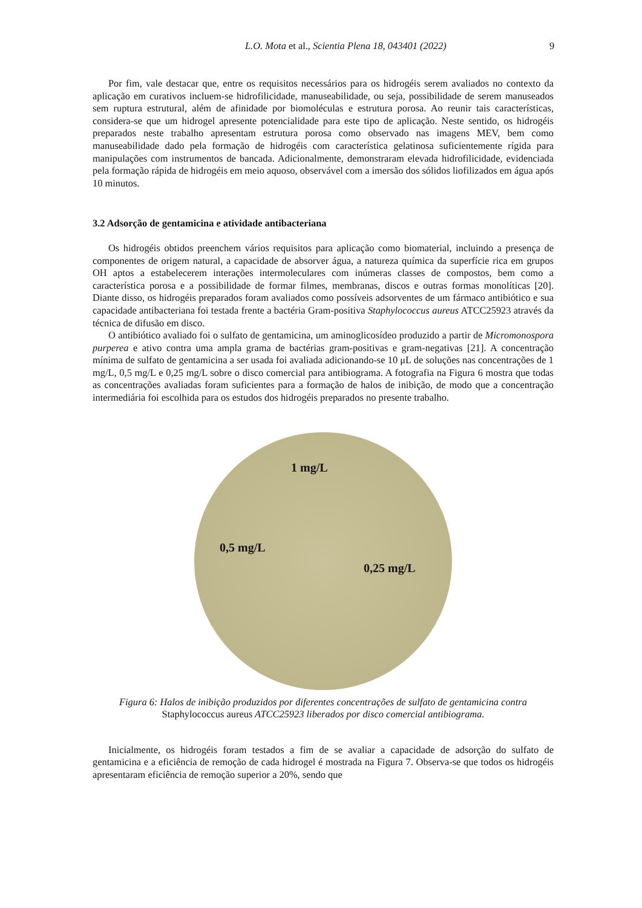L.O. Mota et al., Scientia Plena 18, 043401 (2022) 9
Por fim, vale destacar que, entre os requisitos necessários para os hidrogéis serem avaliados no contexto da aplicação em curativos incluem-se hidrofilicidade, manuseabilidade, ou seja, possibilidade de serem manuseados sem ruptura estrutural, além de afinidade por biomoléculas e estrutura porosa. Ao reunir tais características, considera-se que um hidrogel apresente potencialidade para este tipo de aplicação. Neste sentido, os hidrogéis preparados neste trabalho apresentam estrutura porosa como observado nas imagens MEV, bem como manuseabilidade dado pela formação de hidrogéis com característica gelatinosa suficientemente rígida para manipulações com instrumentos de bancada. Adicionalmente, demonstraram elevada hidrofilicidade, evidenciada pela formação rápida de hidrogéis em meio aquoso, observável com a imersão dos sólidos liofilizados em água após 10 minutos.
3.2 Adsorção de gentamicina e atividade antibacteriana
Os hidrogéis obtidos preenchem vários requisitos para aplicação como biomaterial, incluindo a presença de componentes de origem natural, a capacidade de absorver água, a natureza química da superfície rica em grupos OH aptos a estabelecerem interações intermoleculares com inúmeras classes de compostos, bem como a característica porosa e a possibilidade de formar filmes, membranas, discos e outras formas monolíticas [20]. Diante disso, os hidrogéis preparados foram avaliados como possíveis adsorventes de um fármaco antibiótico e sua capacidade antibacteriana foi testada frente a bactéria Gram-positiva Staphylococcus aureus ATCC25923 através da técnica de difusão em disco.
O antibiótico avaliado foi o sulfato de gentamicina, um aminoglicosídeo produzido a partir de Micromonospora purperea e ativo contra uma ampla grama de bactérias gram-positivas e gram-negativas [21]. A concentração mínima de sulfato de gentamicina a ser usada foi avaliada adicionando-se 10 μL de soluções nas concentrações de 1 mg/L, 0,5 mg/L e 0,25 mg/L sobre o disco comercial para antibiograma. A fotografia na Figura 6 mostra que todas as concentrações avaliadas foram suficientes para a formação de halos de inibição, de modo que a concentração intermediária foi escolhida para os estudos dos hidrogéis preparados no presente trabalho.
1 mg/L
0,5 mg/L
0,25 mg/L
Figura 6: Halos de inibição produzidos por diferentes concentrações de sulfato de gentamicina contra Staphylococcus aureus ATCC25923 liberados por disco comercial antibiograma.
Inicialmente, os hidrogéis foram testados a fim de se avaliar a capacidade de adsorção do sulfato de gentamicina e a eficiência de remoção de cada hidrogel é mostrada na Figura 7. Observa-se que todos os hidrogéis apresentaram eficiência de remoção superior a 20%, sendo que